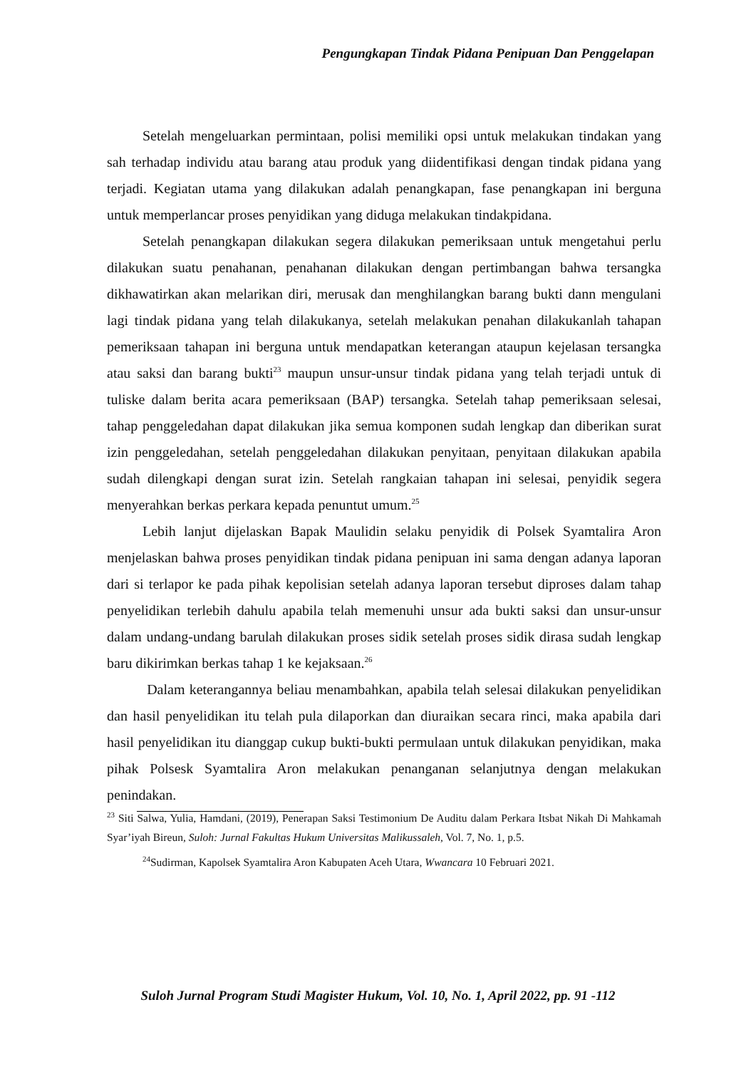Pengungkapan Tindak Pidana Penipuan Dan Penggelapan
Setelah mengeluarkan permintaan, polisi memiliki opsi untuk melakukan tindakan yang sah terhadap individu atau barang atau produk yang diidentifikasi dengan tindak pidana yang terjadi. Kegiatan utama yang dilakukan adalah penangkapan, fase penangkapan ini berguna untuk memperlancar proses penyidikan yang diduga melakukan tindakpidana.
Setelah penangkapan dilakukan segera dilakukan pemeriksaan untuk mengetahui perlu dilakukan suatu penahanan, penahanan dilakukan dengan pertimbangan bahwa tersangka dikhawatirkan akan melarikan diri, merusak dan menghilangkan barang bukti dann mengulani lagi tindak pidana yang telah dilakukanya, setelah melakukan penahan dilakukanlah tahapan pemeriksaan tahapan ini berguna untuk mendapatkan keterangan ataupun kejelasan tersangka atau saksi dan barang bukti<sup>23</sup> maupun unsur-unsur tindak pidana yang telah terjadi untuk di tuliske dalam berita acara pemeriksaan (BAP) tersangka. Setelah tahap pemeriksaan selesai, tahap penggeledahan dapat dilakukan jika semua komponen sudah lengkap dan diberikan surat izin penggeledahan, setelah penggeledahan dilakukan penyitaan, penyitaan dilakukan apabila sudah dilengkapi dengan surat izin. Setelah rangkaian tahapan ini selesai, penyidik segera menyerahkan berkas perkara kepada penuntut umum.<sup>25</sup>
Lebih lanjut dijelaskan Bapak Maulidin selaku penyidik di Polsek Syamtalira Aron menjelaskan bahwa proses penyidikan tindak pidana penipuan ini sama dengan adanya laporan dari si terlapor ke pada pihak kepolisian setelah adanya laporan tersebut diproses dalam tahap penyelidikan terlebih dahulu apabila telah memenuhi unsur ada bukti saksi dan unsur-unsur dalam undang-undang barulah dilakukan proses sidik setelah proses sidik dirasa sudah lengkap baru dikirimkan berkas tahap 1 ke kejaksaan.<sup>26</sup>
Dalam keterangannya beliau menambahkan, apabila telah selesai dilakukan penyelidikan dan hasil penyelidikan itu telah pula dilaporkan dan diuraikan secara rinci, maka apabila dari hasil penyelidikan itu dianggap cukup bukti-bukti permulaan untuk dilakukan penyidikan, maka pihak Polsesk Syamtalira Aron melakukan penanganan selanjutnya dengan melakukan penindakan.
<sup>23</sup> Siti Salwa, Yulia, Hamdani, (2019), Penerapan Saksi Testimonium De Auditu dalam Perkara Itsbat Nikah Di Mahkamah Syar’iyah Bireun, Suloh: Jurnal Fakultas Hukum Universitas Malikussaleh, Vol. 7, No. 1, p.5.
<sup>24</sup> Sudirman, Kapolsek Syamtalira Aron Kabupaten Aceh Utara, Wwancara 10 Februari 2021.
Suloh Jurnal Program Studi Magister Hukum, Vol. 10, No. 1, April 2022, pp. 91 -112